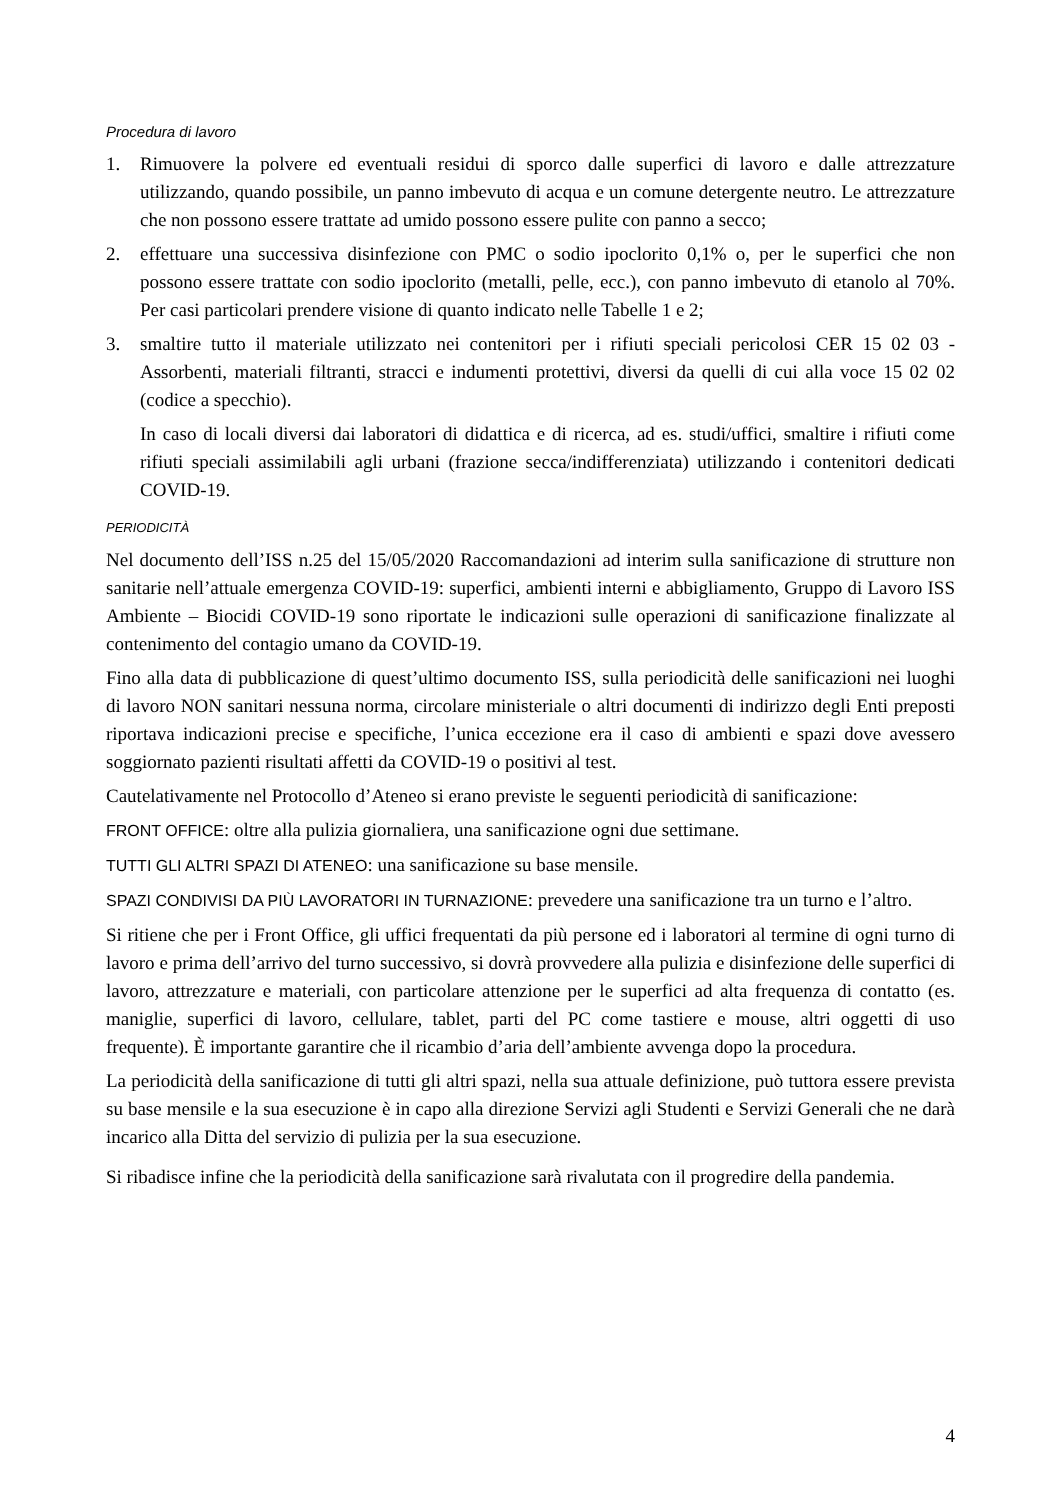Procedura di lavoro
1. Rimuovere la polvere ed eventuali residui di sporco dalle superfici di lavoro e dalle attrezzature utilizzando, quando possibile, un panno imbevuto di acqua e un comune detergente neutro. Le attrezzature che non possono essere trattate ad umido possono essere pulite con panno a secco;
2. effettuare una successiva disinfezione con PMC o sodio ipoclorito 0,1% o, per le superfici che non possono essere trattate con sodio ipoclorito (metalli, pelle, ecc.), con panno imbevuto di etanolo al 70%. Per casi particolari prendere visione di quanto indicato nelle Tabelle 1 e 2;
3. smaltire tutto il materiale utilizzato nei contenitori per i rifiuti speciali pericolosi CER 15 02 03 - Assorbenti, materiali filtranti, stracci e indumenti protettivi, diversi da quelli di cui alla voce 15 02 02 (codice a specchio).
In caso di locali diversi dai laboratori di didattica e di ricerca, ad es. studi/uffici, smaltire i rifiuti come rifiuti speciali assimilabili agli urbani (frazione secca/indifferenziata) utilizzando i contenitori dedicati COVID-19.
PERIODICITÀ
Nel documento dell’ISS n.25 del 15/05/2020 Raccomandazioni ad interim sulla sanificazione di strutture non sanitarie nell’attuale emergenza COVID-19: superfici, ambienti interni e abbigliamento, Gruppo di Lavoro ISS Ambiente – Biocidi COVID-19 sono riportate le indicazioni sulle operazioni di sanificazione finalizzate al contenimento del contagio umano da COVID-19.
Fino alla data di pubblicazione di quest’ultimo documento ISS, sulla periodicità delle sanificazioni nei luoghi di lavoro NON sanitari nessuna norma, circolare ministeriale o altri documenti di indirizzo degli Enti preposti riportava indicazioni precise e specifiche, l’unica eccezione era il caso di ambienti e spazi dove avessero soggiornato pazienti risultati affetti da COVID-19 o positivi al test.
Cautelativamente nel Protocollo d’Ateneo si erano previste le seguenti periodicità di sanificazione:
FRONT OFFICE: oltre alla pulizia giornaliera, una sanificazione ogni due settimane.
TUTTI GLI ALTRI SPAZI DI ATENEO: una sanificazione su base mensile.
SPAZI CONDIVISI DA PIÙ LAVORATORI IN TURNAZIONE: prevedere una sanificazione tra un turno e l’altro.
Si ritiene che per i Front Office, gli uffici frequentati da più persone ed i laboratori al termine di ogni turno di lavoro e prima dell’arrivo del turno successivo, si dovrà provvedere alla pulizia e disinfezione delle superfici di lavoro, attrezzature e materiali, con particolare attenzione per le superfici ad alta frequenza di contatto (es. maniglie, superfici di lavoro, cellulare, tablet, parti del PC come tastiere e mouse, altri oggetti di uso frequente). È importante garantire che il ricambio d’aria dell’ambiente avvenga dopo la procedura.
La periodicità della sanificazione di tutti gli altri spazi, nella sua attuale definizione, può tuttora essere prevista su base mensile e la sua esecuzione è in capo alla direzione Servizi agli Studenti e Servizi Generali che ne darà incarico alla Ditta del servizio di pulizia per la sua esecuzione.
Si ribadisce infine che la periodicità della sanificazione sarà rivalutata con il progredire della pandemia.
4